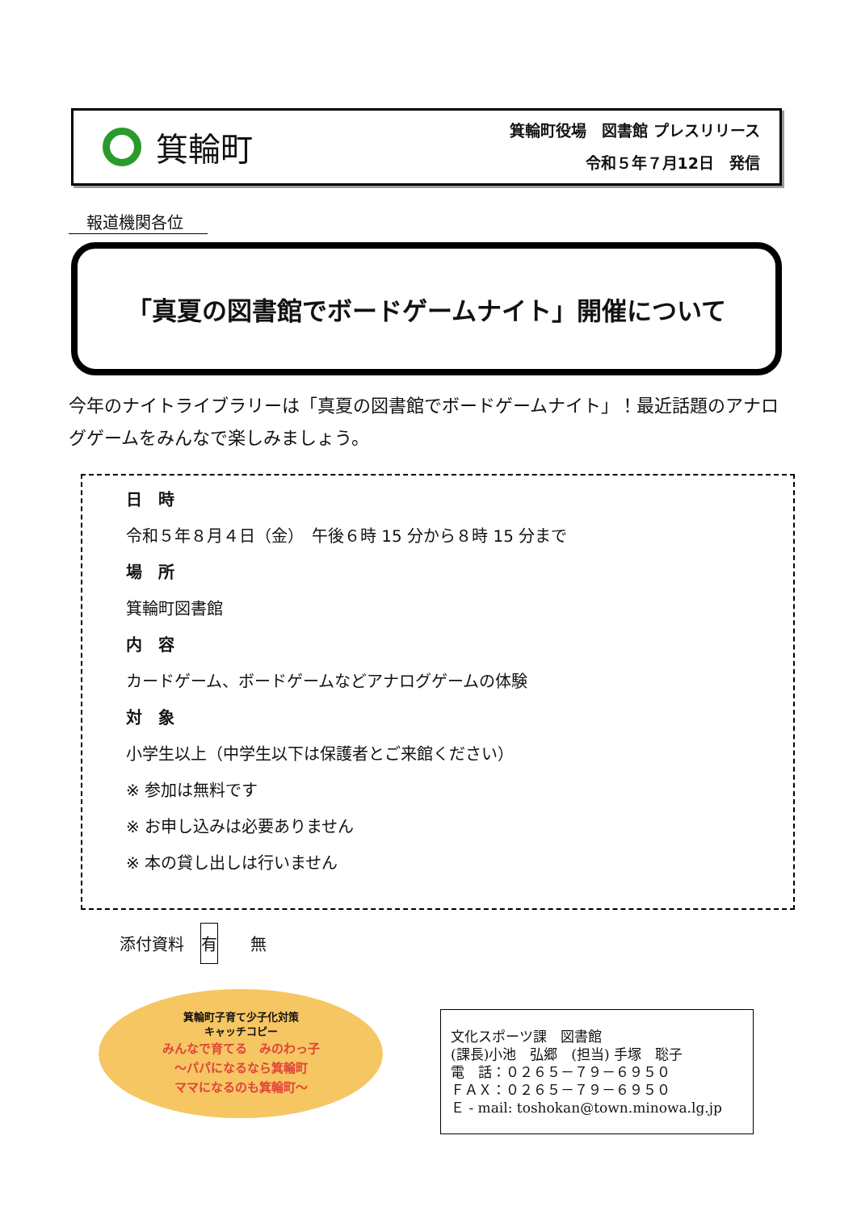箕輪町
箕輪町役場　図書館 プレスリリース
令和５年７月12日　発信
報道機関各位
「真夏の図書館でボードゲームナイト」開催について
今年のナイトライブラリーは「真夏の図書館でボードゲームナイト」！最近話題のアナログゲームをみんなで楽しみましょう。
日　時
令和５年８月４日（金）　午後６時 15 分から８時 15 分まで
場　所
箕輪町図書館
内　容
カードゲーム、ボードゲームなどアナログゲームの体験
対　象
小学生以上（中学生以下は保護者とご来館ください）
※ 参加は無料です
※ お申し込みは必要ありません
※ 本の貸し出しは行いません
添付資料　有　　無
箕輪町子育て少子化対策
キャッチコピー
みんなで育てる　みのわっ子
～パパになるなら箕輪町
ママになるのも箕輪町～
文化スポーツ課　図書館
(課長)小池　弘郷　(担当) 手塚　聡子
電　話：０２６５－７９－６９５０
ＦＡＸ：０２６５－７９－６９５０
Ｅ - mail: toshokan@town.minowa.lg.jp